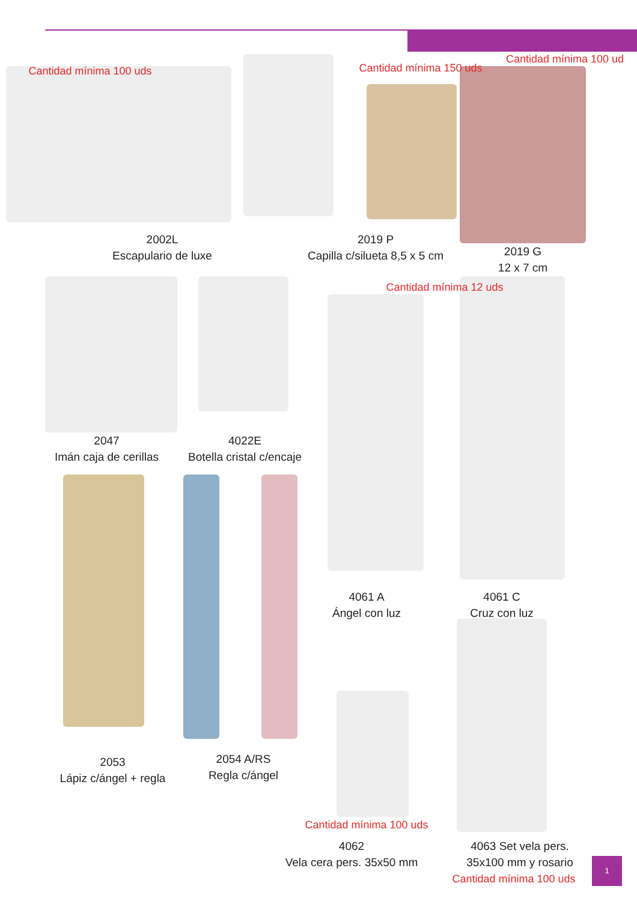Cantidad mínima 100 uds Cantidad mínima 150 uds
Cantidad mínima 100 ud
2002L
Escapulario de luxe
2019 P
Capilla c/silueta 8,5 x 5 cm
2019 G
12 x 7 cm
Cantidad mínima 12 uds
2047
Imán caja de cerillas
4022E
Botella cristal c/encaje
4061 A
Ángel con luz
4061 C
Cruz con luz
2053
Lápiz c/ángel + regla
2054 A/RS
Regla c/ángel
Cantidad mínima 100 uds
4062
Vela cera pers. 35x50 mm
4063 Set vela pers.
35x100 mm y rosario
Cantidad mínima 100 uds
1